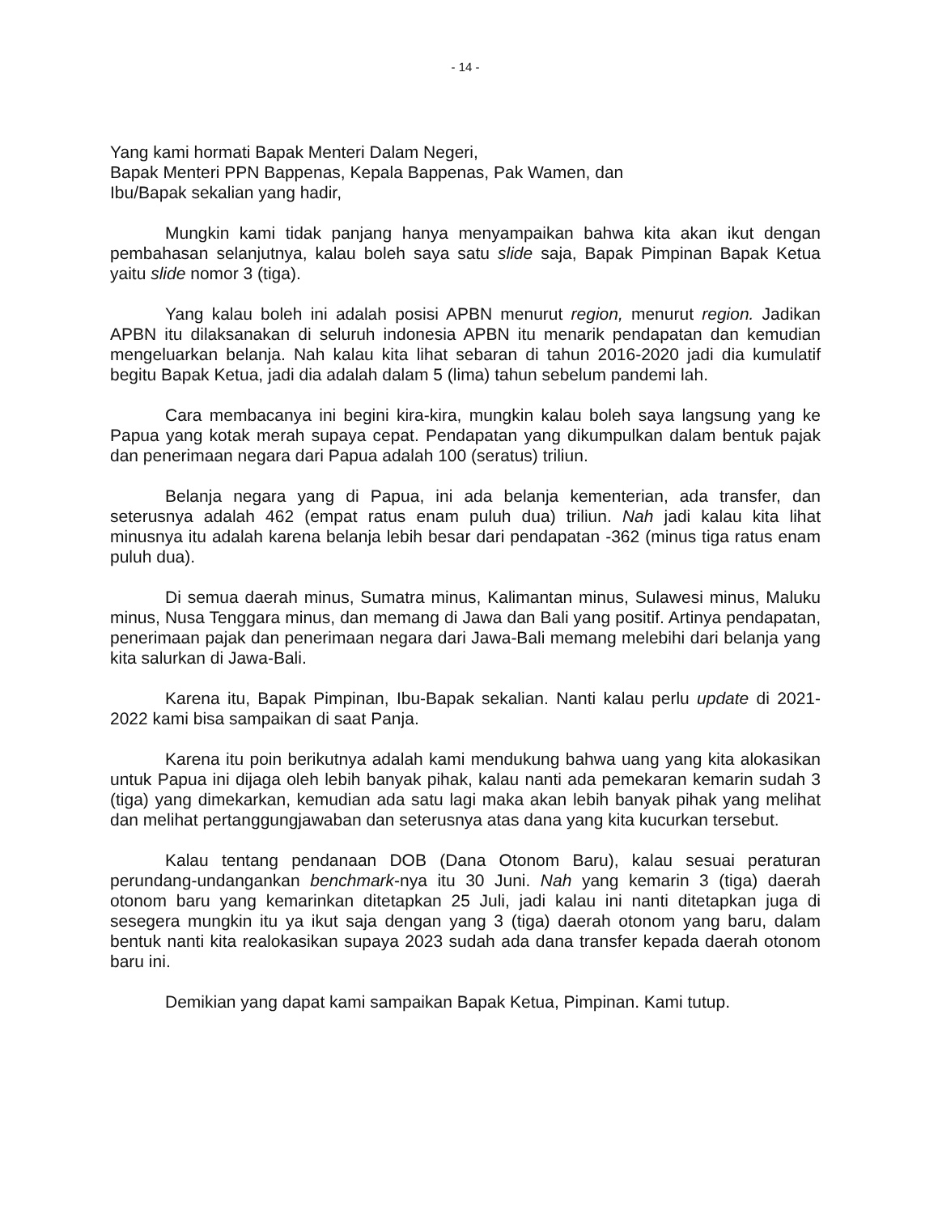- 14 -
Yang kami hormati Bapak Menteri Dalam Negeri,
Bapak Menteri PPN Bappenas, Kepala Bappenas, Pak Wamen, dan
Ibu/Bapak sekalian yang hadir,
Mungkin kami tidak panjang hanya menyampaikan bahwa kita akan ikut dengan pembahasan selanjutnya, kalau boleh saya satu slide saja, Bapak Pimpinan Bapak Ketua yaitu slide nomor 3 (tiga).
Yang kalau boleh ini adalah posisi APBN menurut region, menurut region. Jadikan APBN itu dilaksanakan di seluruh indonesia APBN itu menarik pendapatan dan kemudian mengeluarkan belanja. Nah kalau kita lihat sebaran di tahun 2016-2020 jadi dia kumulatif begitu Bapak Ketua, jadi dia adalah dalam 5 (lima) tahun sebelum pandemi lah.
Cara membacanya ini begini kira-kira, mungkin kalau boleh saya langsung yang ke Papua yang kotak merah supaya cepat. Pendapatan yang dikumpulkan dalam bentuk pajak dan penerimaan negara dari Papua adalah 100 (seratus) triliun.
Belanja negara yang di Papua, ini ada belanja kementerian, ada transfer, dan seterusnya adalah 462 (empat ratus enam puluh dua) triliun. Nah jadi kalau kita lihat minusnya itu adalah karena belanja lebih besar dari pendapatan -362 (minus tiga ratus enam puluh dua).
Di semua daerah minus, Sumatra minus, Kalimantan minus, Sulawesi minus, Maluku minus, Nusa Tenggara minus, dan memang di Jawa dan Bali yang positif. Artinya pendapatan, penerimaan pajak dan penerimaan negara dari Jawa-Bali memang melebihi dari belanja yang kita salurkan di Jawa-Bali.
Karena itu, Bapak Pimpinan, Ibu-Bapak sekalian. Nanti kalau perlu update di 2021-2022 kami bisa sampaikan di saat Panja.
Karena itu poin berikutnya adalah kami mendukung bahwa uang yang kita alokasikan untuk Papua ini dijaga oleh lebih banyak pihak, kalau nanti ada pemekaran kemarin sudah 3 (tiga) yang dimekarkan, kemudian ada satu lagi maka akan lebih banyak pihak yang melihat dan melihat pertanggungjawaban dan seterusnya atas dana yang kita kucurkan tersebut.
Kalau tentang pendanaan DOB (Dana Otonom Baru), kalau sesuai peraturan perundang-undangankan benchmark-nya itu 30 Juni. Nah yang kemarin 3 (tiga) daerah otonom baru yang kemarinkan ditetapkan 25 Juli, jadi kalau ini nanti ditetapkan juga di sesegera mungkin itu ya ikut saja dengan yang 3 (tiga) daerah otonom yang baru, dalam bentuk nanti kita realokasikan supaya 2023 sudah ada dana transfer kepada daerah otonom baru ini.
Demikian yang dapat kami sampaikan Bapak Ketua, Pimpinan. Kami tutup.